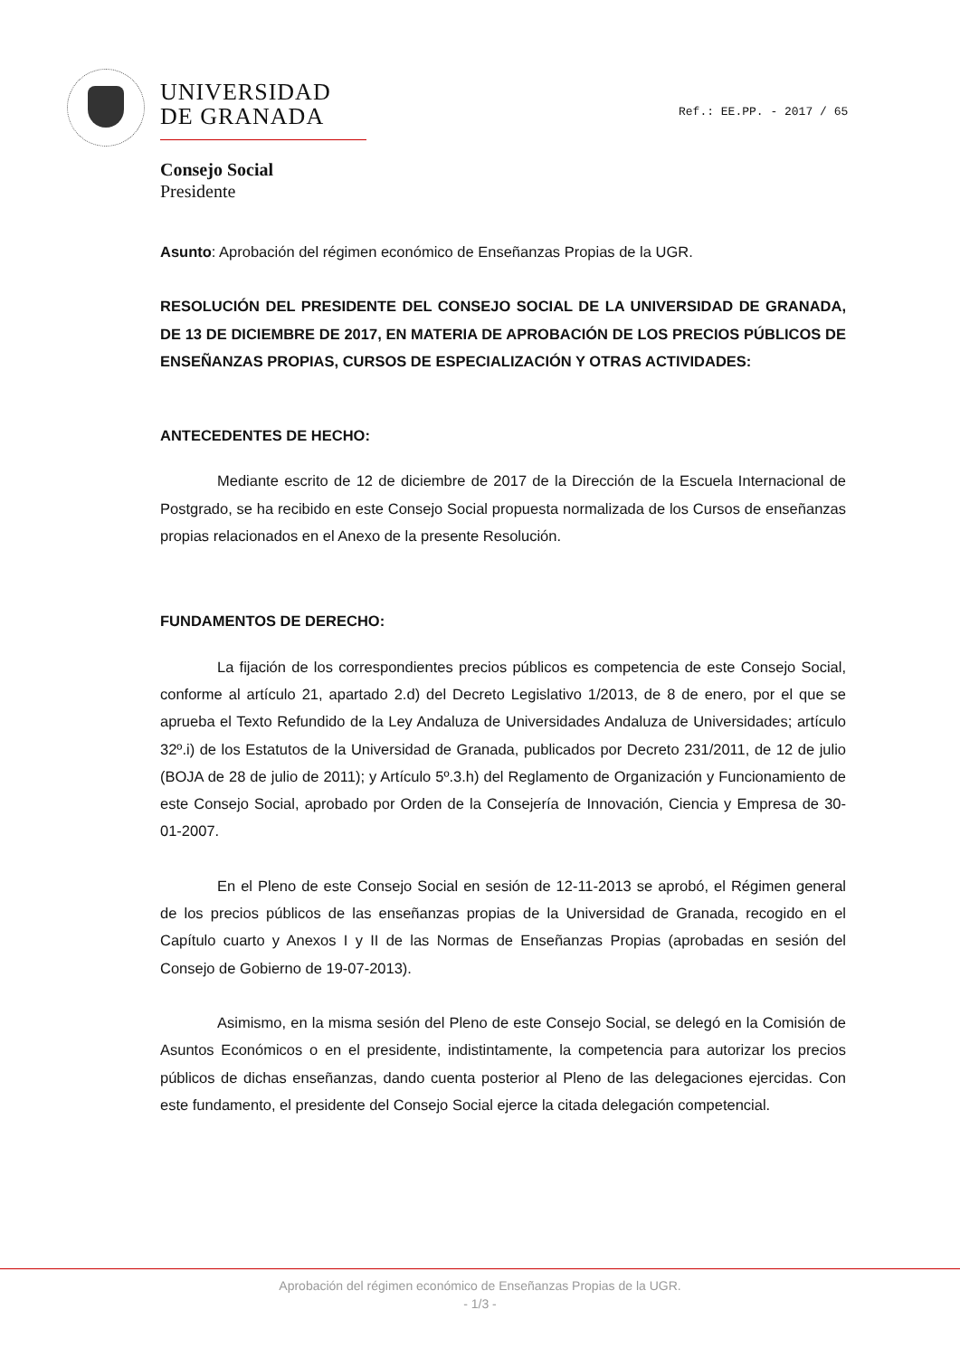UNIVERSIDAD
DE GRANADA
Ref.: EE.PP. - 2017 / 65
Consejo Social
Presidente
Asunto: Aprobación del régimen económico de Enseñanzas Propias de la UGR.
RESOLUCIÓN DEL PRESIDENTE DEL CONSEJO SOCIAL DE LA UNIVERSIDAD DE GRANADA, DE 13 DE DICIEMBRE DE 2017, EN MATERIA DE APROBACIÓN DE LOS PRECIOS PÚBLICOS DE ENSEÑANZAS PROPIAS, CURSOS DE ESPECIALIZACIÓN Y OTRAS ACTIVIDADES:
ANTECEDENTES DE HECHO:
Mediante escrito de 12 de diciembre de 2017 de la Dirección de la Escuela Internacional de Postgrado, se ha recibido en este Consejo Social propuesta normalizada de los Cursos de enseñanzas propias relacionados en el Anexo de la presente Resolución.
FUNDAMENTOS DE DERECHO:
La fijación de los correspondientes precios públicos es competencia de este Consejo Social, conforme al artículo 21, apartado 2.d) del Decreto Legislativo 1/2013, de 8 de enero, por el que se aprueba el Texto Refundido de la Ley Andaluza de Universidades Andaluza de Universidades; artículo 32º.i) de los Estatutos de la Universidad de Granada, publicados por Decreto 231/2011, de 12 de julio (BOJA de 28 de julio de 2011); y Artículo 5º.3.h) del Reglamento de Organización y Funcionamiento de este Consejo Social, aprobado por Orden de la Consejería de Innovación, Ciencia y Empresa de 30-01-2007.
En el Pleno de este Consejo Social en sesión de 12-11-2013 se aprobó, el Régimen general de los precios públicos de las enseñanzas propias de la Universidad de Granada, recogido en el Capítulo cuarto y Anexos I y II de las Normas de Enseñanzas Propias (aprobadas en sesión del Consejo de Gobierno de 19-07-2013).
Asimismo, en la misma sesión del Pleno de este Consejo Social, se delegó en la Comisión de Asuntos Económicos o en el presidente, indistintamente, la competencia para autorizar los precios públicos de dichas enseñanzas, dando cuenta posterior al Pleno de las delegaciones ejercidas. Con este fundamento, el presidente del Consejo Social ejerce la citada delegación competencial.
Aprobación del régimen económico de Enseñanzas Propias de la UGR.
- 1/3 -